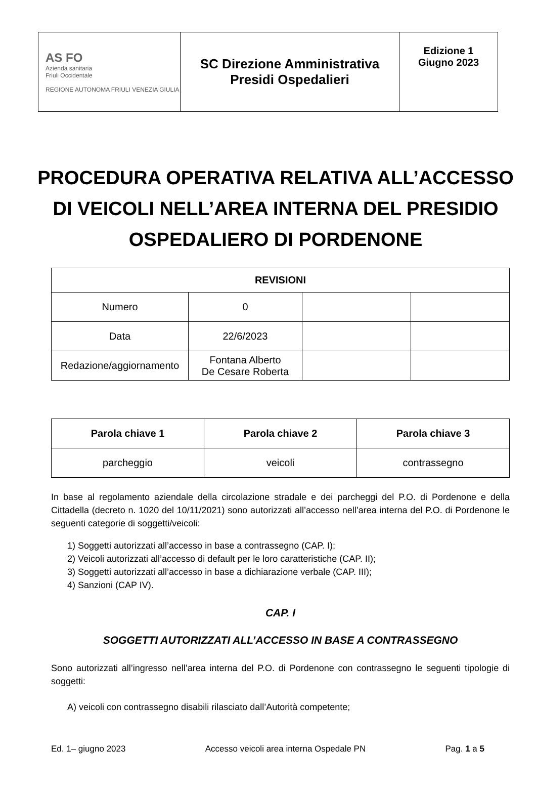| AS FO Azienda sanitaria Friuli Occidentale REGIONE AUTONOMA FRIULI VENEZIA GIULIA | SC Direzione Amministrativa Presidi Ospedalieri | Edizione 1 Giugno 2023 |
PROCEDURA OPERATIVA RELATIVA ALL’ACCESSO DI VEICOLI NELL’AREA INTERNA DEL PRESIDIO OSPEDALIERO DI PORDENONE
| REVISIONI | | | |
| --- | --- | --- | --- |
| Numero | 0 | | |
| Data | 22/6/2023 | | |
| Redazione/aggiornamento | Fontana Alberto De Cesare Roberta | | |
| Parola chiave 1 | Parola chiave 2 | Parola chiave 3 |
| --- | --- | --- |
| parcheggio | veicoli | contrassegno |
In base al regolamento aziendale della circolazione stradale e dei parcheggi del P.O. di Pordenone e della Cittadella (decreto n. 1020 del 10/11/2021) sono autorizzati all’accesso nell’area interna del P.O. di Pordenone le seguenti categorie di soggetti/veicoli:
1) Soggetti autorizzati all’accesso in base a contrassegno (CAP. I);
2) Veicoli autorizzati all’accesso di default per le loro caratteristiche (CAP. II);
3) Soggetti autorizzati all’accesso in base a dichiarazione verbale (CAP. III);
4) Sanzioni (CAP IV).
CAP. I
SOGGETTI AUTORIZZATI ALL’ACCESSO IN BASE A CONTRASSEGNO
Sono autorizzati all’ingresso nell’area interna del P.O. di Pordenone con contrassegno le seguenti tipologie di soggetti:
A) veicoli con contrassegno disabili rilasciato dall’Autorità competente;
Ed. 1– giugno 2023 Accesso veicoli area interna Ospedale PN Pag. 1 a 5